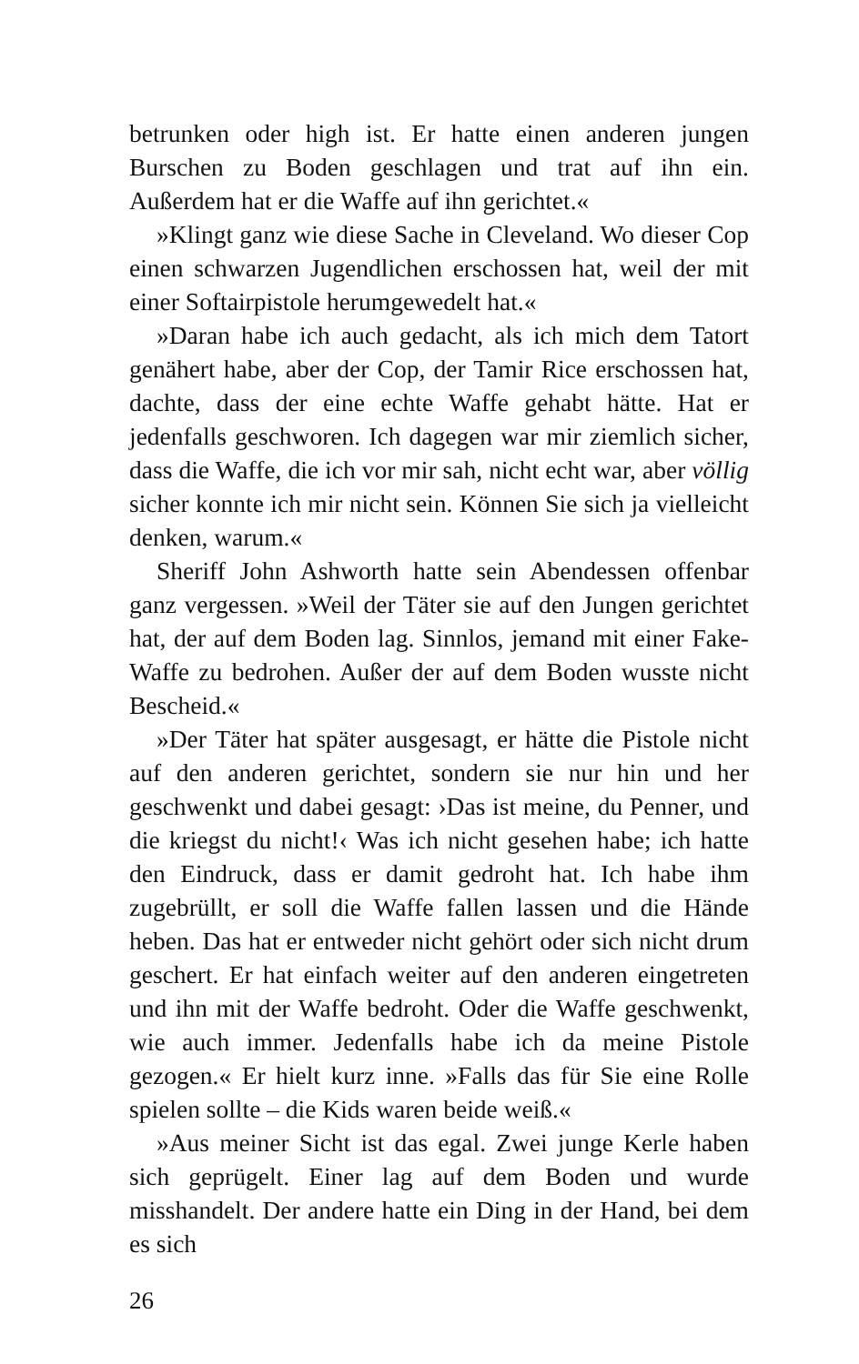betrunken oder high ist. Er hatte einen anderen jungen Burschen zu Boden geschlagen und trat auf ihn ein. Außerdem hat er die Waffe auf ihn gerichtet.«
»Klingt ganz wie diese Sache in Cleveland. Wo dieser Cop einen schwarzen Jugendlichen erschossen hat, weil der mit einer Softairpistole herumgewedelt hat.«
»Daran habe ich auch gedacht, als ich mich dem Tatort genähert habe, aber der Cop, der Tamir Rice erschossen hat, dachte, dass der eine echte Waffe gehabt hätte. Hat er jedenfalls geschworen. Ich dagegen war mir ziemlich sicher, dass die Waffe, die ich vor mir sah, nicht echt war, aber völlig sicher konnte ich mir nicht sein. Können Sie sich ja vielleicht denken, warum.«
Sheriff John Ashworth hatte sein Abendessen offenbar ganz vergessen. »Weil der Täter sie auf den Jungen gerichtet hat, der auf dem Boden lag. Sinnlos, jemand mit einer Fake-Waffe zu bedrohen. Außer der auf dem Boden wusste nicht Bescheid.«
»Der Täter hat später ausgesagt, er hätte die Pistole nicht auf den anderen gerichtet, sondern sie nur hin und her geschwenkt und dabei gesagt: ›Das ist meine, du Penner, und die kriegst du nicht!‹ Was ich nicht gesehen habe; ich hatte den Eindruck, dass er damit gedroht hat. Ich habe ihm zugebrüllt, er soll die Waffe fallen lassen und die Hände heben. Das hat er entweder nicht gehört oder sich nicht drum geschert. Er hat einfach weiter auf den anderen eingetreten und ihn mit der Waffe bedroht. Oder die Waffe geschwenkt, wie auch immer. Jedenfalls habe ich da meine Pistole gezogen.« Er hielt kurz inne. »Falls das für Sie eine Rolle spielen sollte – die Kids waren beide weiß.«
»Aus meiner Sicht ist das egal. Zwei junge Kerle haben sich geprügelt. Einer lag auf dem Boden und wurde misshandelt. Der andere hatte ein Ding in der Hand, bei dem es sich
26